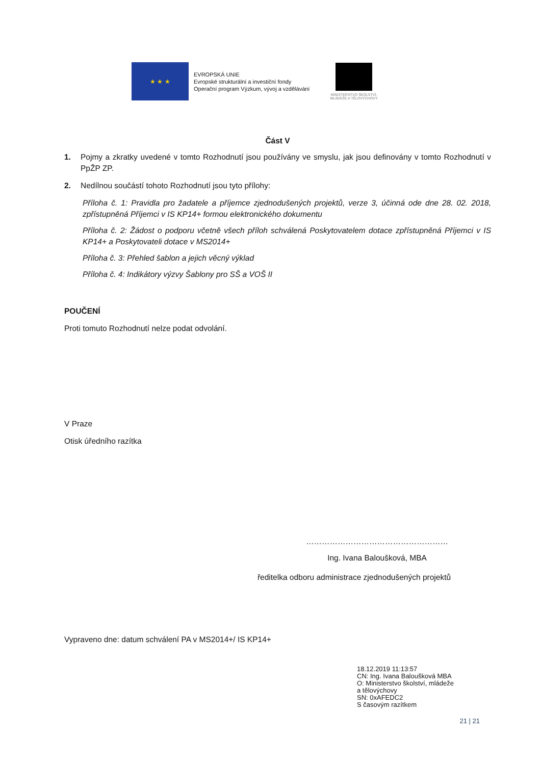★ ★ ★
EVROPSKÁ UNIE
Evropské strukturální a investiční fondy
Operační program Výzkum, vývoj a vzdělávání
MINISTERSTVO ŠKOLSTVÍ,
MLÁDEŽE A TĚLOVÝCHOVY
Část V
1. Pojmy a zkratky uvedené v tomto Rozhodnutí jsou používány ve smyslu, jak jsou definovány v tomto Rozhodnutí v PpŽP ZP.
2. Nedílnou součástí tohoto Rozhodnutí jsou tyto přílohy:
Příloha č. 1: Pravidla pro žadatele a příjemce zjednodušených projektů, verze 3, účinná ode dne 28. 02. 2018, zpřístupněná Příjemci v IS KP14+ formou elektronického dokumentu
Příloha č. 2: Žádost o podporu včetně všech příloh schválená Poskytovatelem dotace zpřístupněná Příjemci v IS KP14+ a Poskytovateli dotace v MS2014+
Příloha č. 3: Přehled šablon a jejich věcný výklad
Příloha č. 4: Indikátory výzvy Šablony pro SŠ a VOŠ II
POUČENÍ
Proti tomuto Rozhodnutí nelze podat odvolání.
V Praze
Otisk úředního razítka
………………………………………………
Ing. Ivana Baloušková, MBA
ředitelka odboru administrace zjednodušených projektů
Vypraveno dne: datum schválení PA v MS2014+/ IS KP14+
18.12.2019 11:13:57
CN: Ing. Ivana Baloušková MBA
O: Ministerstvo školství, mládeže
a tělovýchovy
SN: 0xAFEDC2
S časovým razítkem
21 | 21